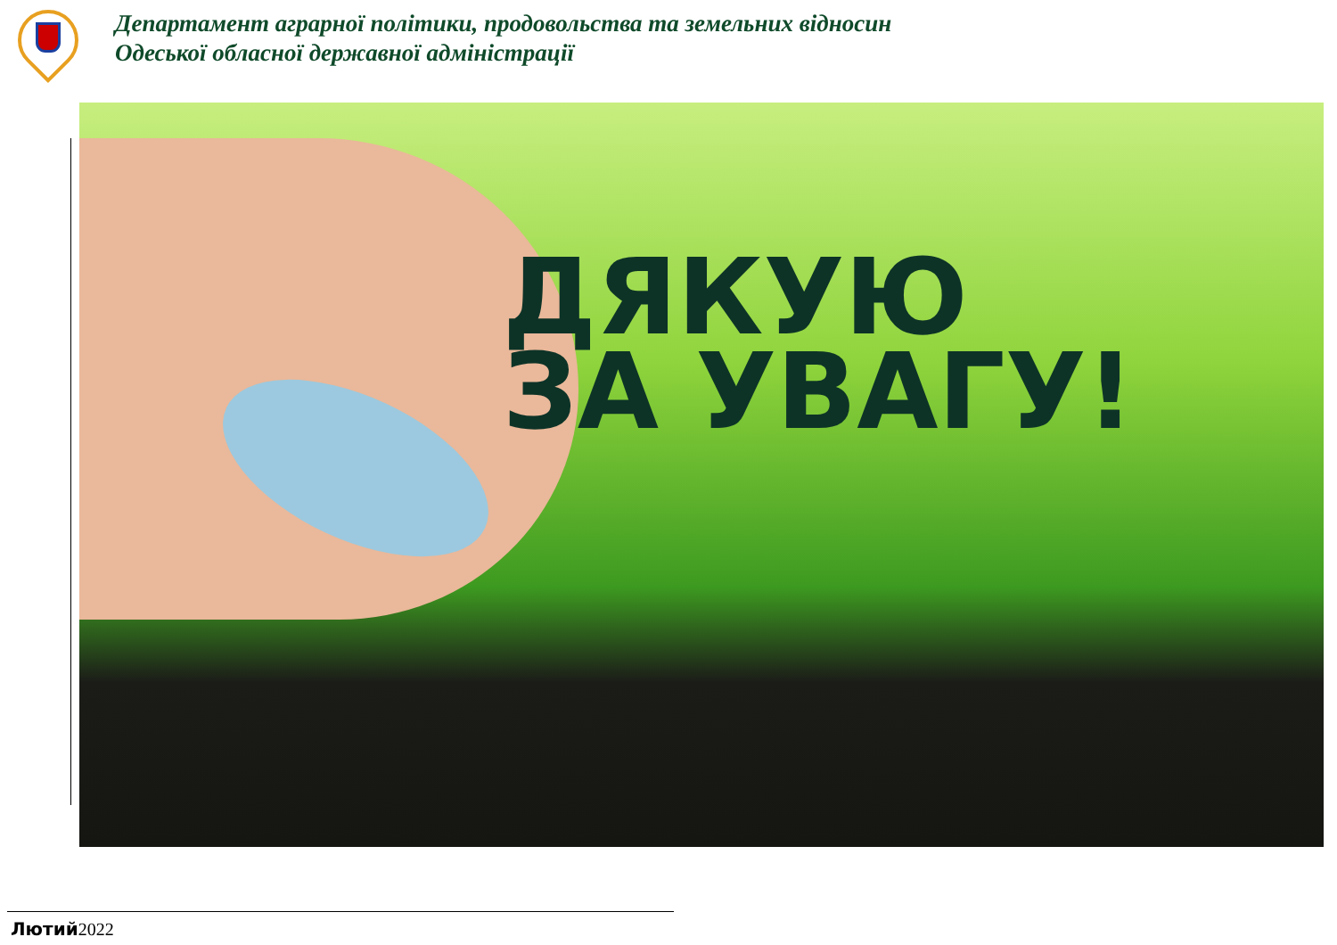Департамент аграрної політики, продовольства та земельних відносин
Одеської обласної державної адміністрації
ДЯКУЮ
ЗА УВАГУ!
Лютий 2022